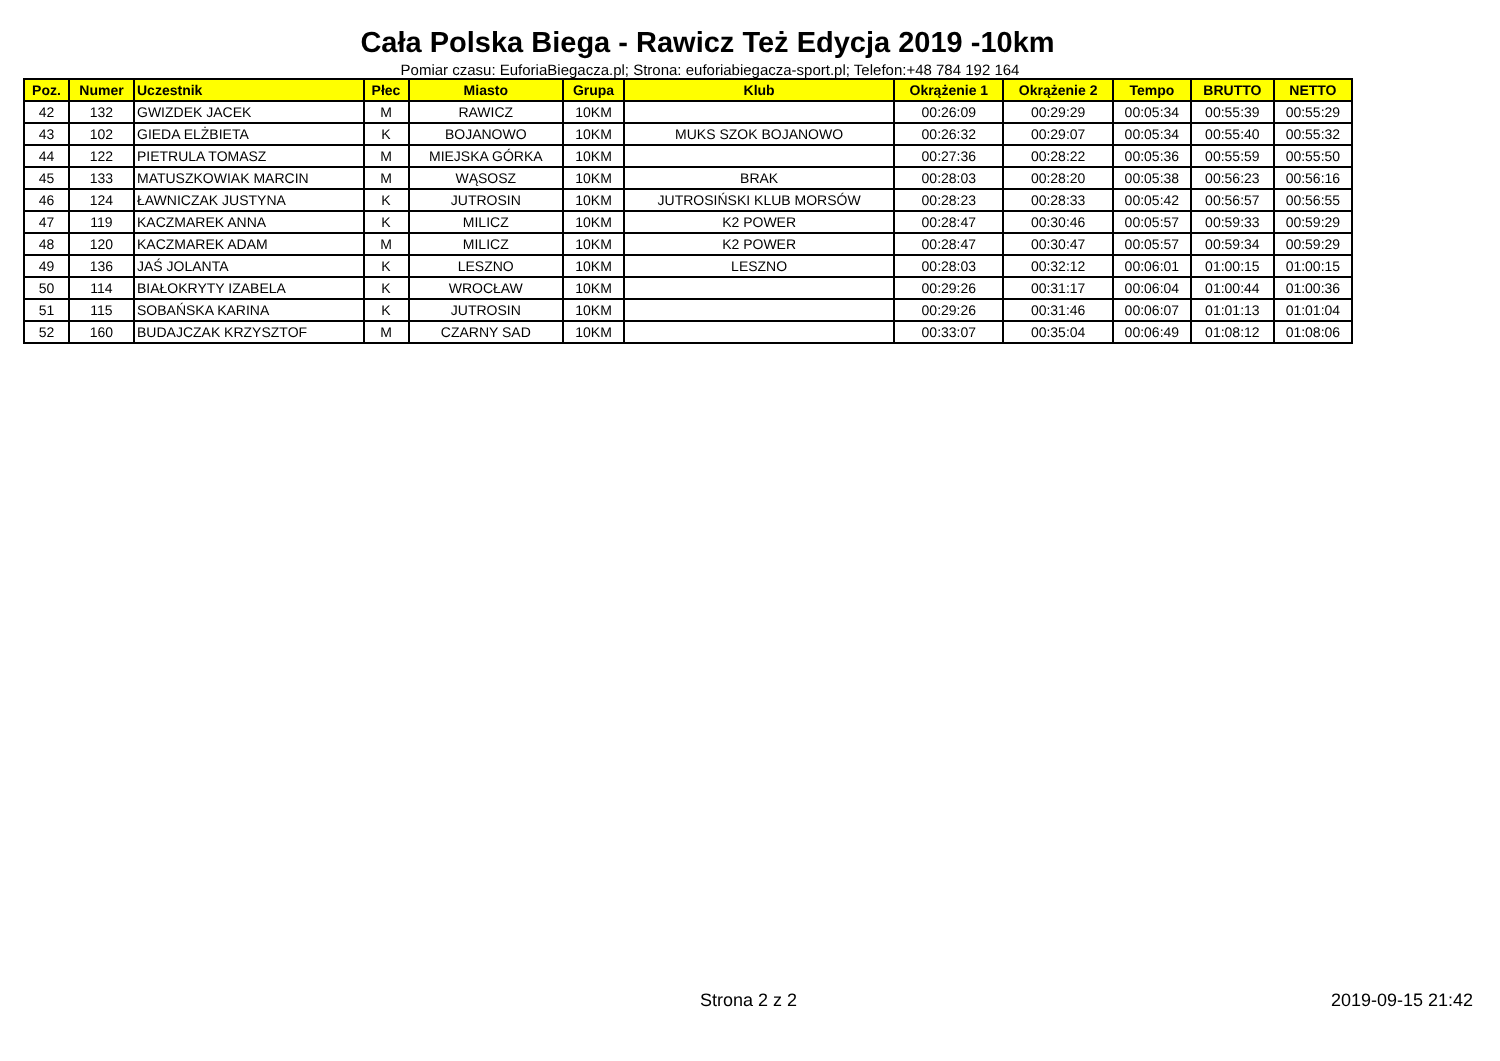Cała Polska Biega - Rawicz Też Edycja 2019 -10km
Pomiar czasu: EuforiaBiegacza.pl; Strona: euforiabiegacza-sport.pl; Telefon:+48 784 192 164
| Poz. | Numer | Uczestnik | Płec | Miasto | Grupa | Klub | Okrążenie 1 | Okrążenie 2 | Tempo | BRUTTO | NETTO |
| --- | --- | --- | --- | --- | --- | --- | --- | --- | --- | --- | --- |
| 42 | 132 | GWIZDEK JACEK | M | RAWICZ | 10KM | | 00:26:09 | 00:29:29 | 00:05:34 | 00:55:39 | 00:55:29 |
| 43 | 102 | GIEDA ELŻBIETA | K | BOJANOWO | 10KM | MUKS SZOK BOJANOWO | 00:26:32 | 00:29:07 | 00:05:34 | 00:55:40 | 00:55:32 |
| 44 | 122 | PIETRULA TOMASZ | M | MIEJSKA GÓRKA | 10KM | | 00:27:36 | 00:28:22 | 00:05:36 | 00:55:59 | 00:55:50 |
| 45 | 133 | MATUSZKOWIAK MARCIN | M | WĄSOSZ | 10KM | BRAK | 00:28:03 | 00:28:20 | 00:05:38 | 00:56:23 | 00:56:16 |
| 46 | 124 | ŁAWNICZAK JUSTYNA | K | JUTROSIN | 10KM | JUTROSIŃSKI KLUB MORSÓW | 00:28:23 | 00:28:33 | 00:05:42 | 00:56:57 | 00:56:55 |
| 47 | 119 | KACZMAREK ANNA | K | MILICZ | 10KM | K2 POWER | 00:28:47 | 00:30:46 | 00:05:57 | 00:59:33 | 00:59:29 |
| 48 | 120 | KACZMAREK ADAM | M | MILICZ | 10KM | K2 POWER | 00:28:47 | 00:30:47 | 00:05:57 | 00:59:34 | 00:59:29 |
| 49 | 136 | JAŚ JOLANTA | K | LESZNO | 10KM | LESZNO | 00:28:03 | 00:32:12 | 00:06:01 | 01:00:15 | 01:00:15 |
| 50 | 114 | BIAŁOKRYTY IZABELA | K | WROCŁAW | 10KM | | 00:29:26 | 00:31:17 | 00:06:04 | 01:00:44 | 01:00:36 |
| 51 | 115 | SOBAŃSKA KARINA | K | JUTROSIN | 10KM | | 00:29:26 | 00:31:46 | 00:06:07 | 01:01:13 | 01:01:04 |
| 52 | 160 | BUDAJCZAK KRZYSZTOF | M | CZARNY SAD | 10KM | | 00:33:07 | 00:35:04 | 00:06:49 | 01:08:12 | 01:08:06 |
Strona 2 z 2 2019-09-15 21:42